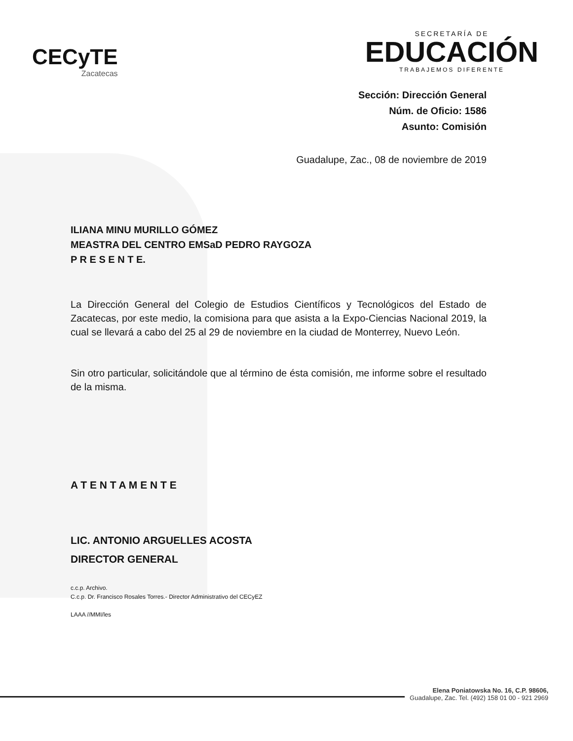CECyTE
Zacatecas
SECRETARÍA DE
EDUCACIÓN
TRABAJEMOS DIFERENTE
Sección: Dirección General
Núm. de Oficio: 1586
Asunto: Comisión
Guadalupe, Zac., 08 de noviembre de 2019
ILIANA MINU MURILLO GÓMEZ
MEASTRA DEL CENTRO EMSaD PEDRO RAYGOZA
P R E S E N T E.
La Dirección General del Colegio de Estudios Científicos y Tecnológicos del Estado de Zacatecas, por este medio, la comisiona para que asista a la Expo-Ciencias Nacional 2019, la cual se llevará a cabo del 25 al 29 de noviembre en la ciudad de Monterrey, Nuevo León.
Sin otro particular, solicitándole que al término de ésta comisión, me informe sobre el resultado de la misma.
A T E N T A M E N T E
LIC. ANTONIO ARGUELLES ACOSTA
DIRECTOR GENERAL
c.c.p. Archivo.
C.c.p. Dr. Francisco Rosales Torres.- Director Administrativo del CECyEZ
LAAA //MMI/les
Elena Poniatowska No. 16, C.P. 98606,
Guadalupe, Zac. Tel. (492) 158 01 00 - 921 2969